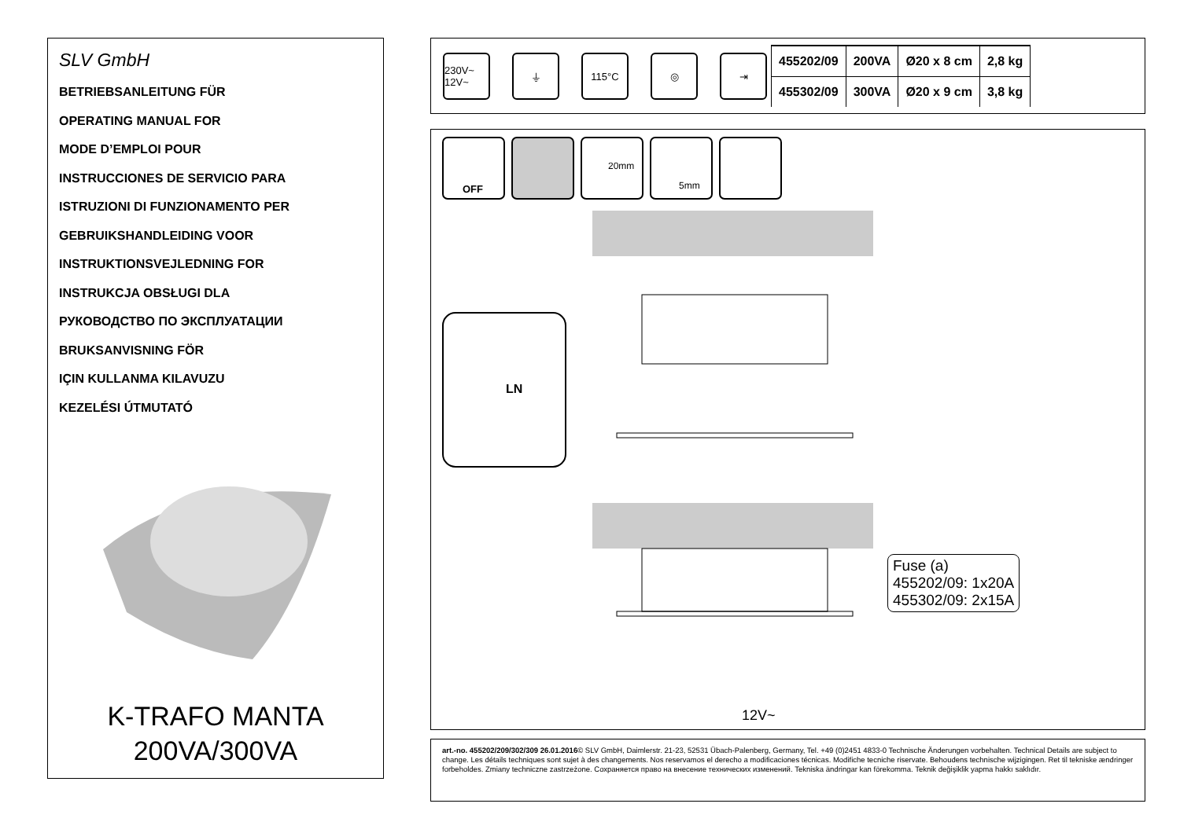SLV GmbH
BETRIEBSANLEITUNG FÜR
OPERATING MANUAL FOR
MODE D’EMPLOI POUR
INSTRUCCIONES DE SERVICIO PARA
ISTRUZIONI DI FUNZIONAMENTO PER
GEBRUIKSHANDLEIDING VOOR
INSTRUKTIONSVEJLEDNING FOR
INSTRUKCJA OBSŁUGI DLA
РУКОВОДСТВО ПО ЭКСПЛУАТАЦИИ
BRUKSANVISNING FÖR
IÇIN KULLANMA KILAVUZU
KEZELÉSI ÚTMUTATÓ
K-TRAFO MANTA
200VA/300VA
230V~ 12V~
⏚ 115°C ◎ ⇥
| 455202/09 | 200VA | Ø20 x 8 cm | 2,8 kg |
| 455302/09 | 300VA | Ø20 x 9 cm | 3,8 kg |
OFF
20mm
5mm
LN
Fuse (a)
455202/09: 1x20A
455302/09: 2x15A
12V~
art.-no. 455202/209/302/309 26.01.2016© SLV GmbH, Daimlerstr. 21-23, 52531 Übach-Palenberg, Germany, Tel. +49 (0)2451 4833-0 Technische Änderungen vorbehalten. Technical Details are subject to change. Les détails techniques sont sujet à des changements. Nos reservamos el derecho a modificaciones técnicas. Modifiche tecniche riservate. Behoudens technische wijzigingen. Ret til tekniske ændringer forbeholdes. Zmiany techniczne zastrzeżone. Сохраняется право на внесение технических изменений. Tekniska ändringar kan förekomma. Teknik değişiklik yapma hakkı saklıdır.